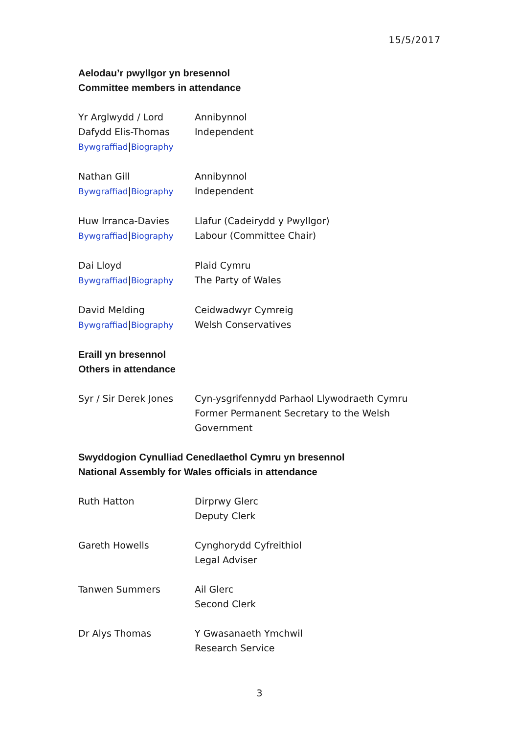15/5/2017
Aelodau’r pwyllgor yn bresennol
Committee members in attendance
| Yr Arglwydd / Lord Dafydd Elis-Thomas Bywgraffiad / Biography | Annibynnol Independent |
| Nathan Gill Bywgraffiad / Biography | Annibynnol Independent |
| Huw Irranca-Davies Bywgraffiad / Biography | Llafur (Cadeirydd y Pwyllgor) Labour (Committee Chair) |
| Dai Lloyd Bywgraffiad / Biography | Plaid Cymru The Party of Wales |
| David Melding Bywgraffiad / Biography | Ceidwadwyr Cymreig Welsh Conservatives |
Eraill yn bresennol
Others in attendance
| Syr / Sir Derek Jones | Cyn-ysgrifennydd Parhaol Llywodraeth Cymru Former Permanent Secretary to the Welsh Government |
Swyddogion Cynulliad Cenedlaethol Cymru yn bresennol
National Assembly for Wales officials in attendance
| Ruth Hatton | Dirprwy Glerc Deputy Clerk |
| Gareth Howells | Cynghorydd Cyfreithiol Legal Adviser |
| Tanwen Summers | Ail Glerc Second Clerk |
| Dr Alys Thomas | Y Gwasanaeth Ymchwil Research Service |
3